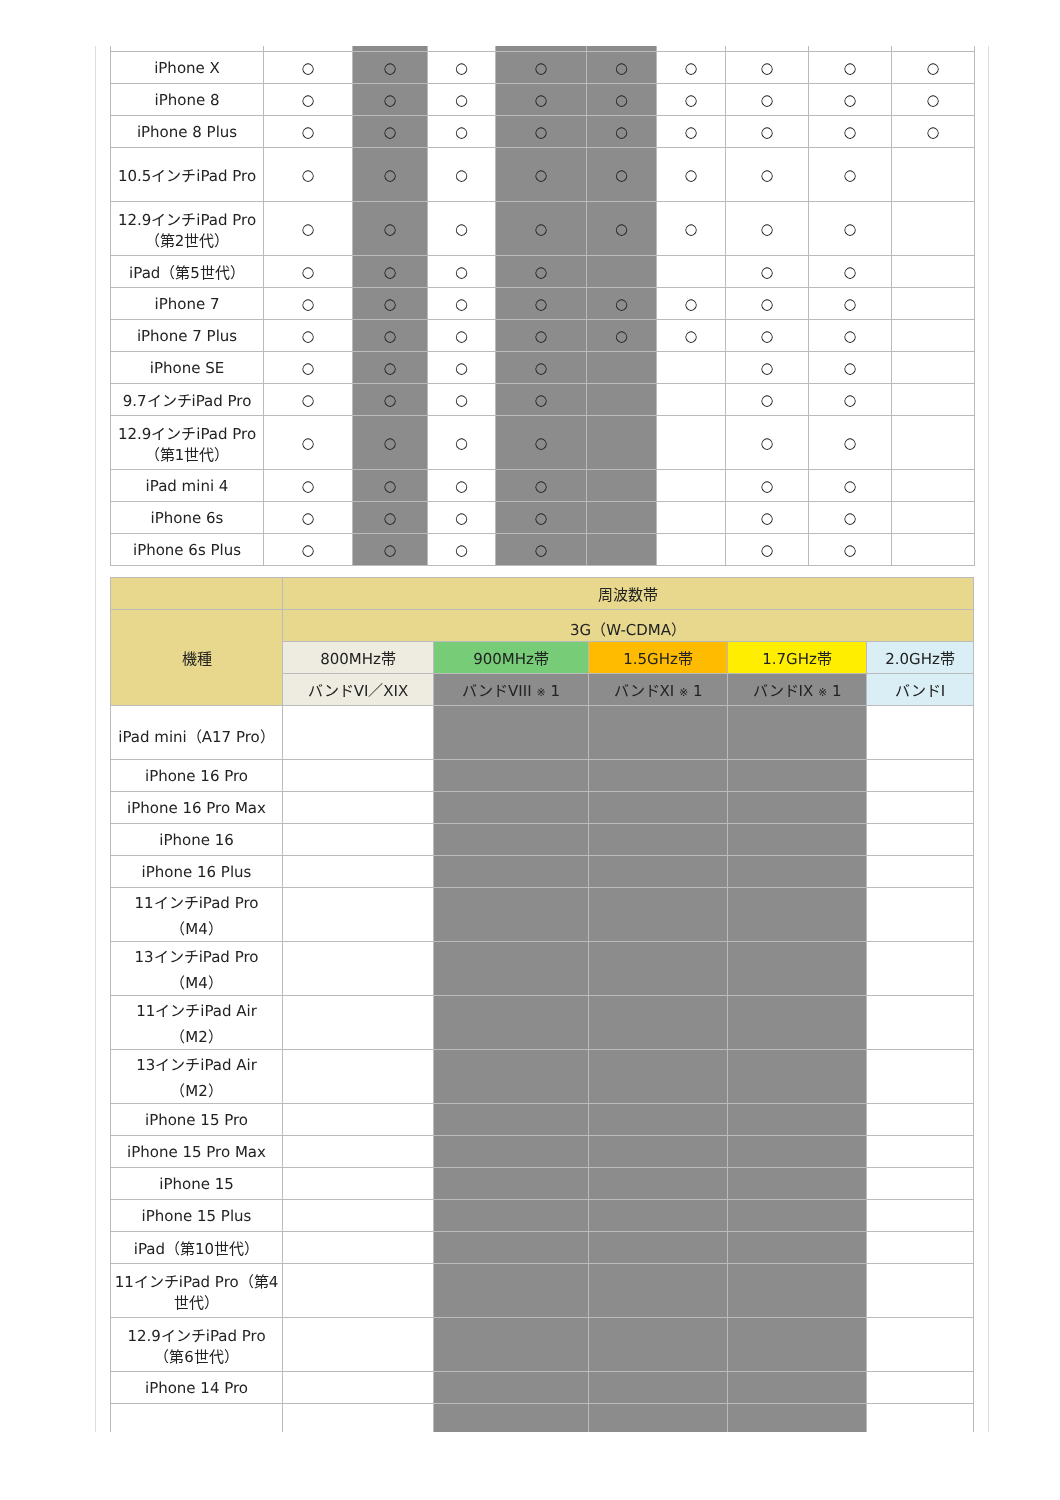| iPhone X | ○ | ○ | ○ | ○ | ○ | ○ | ○ | ○ | ○ |
| iPhone 8 | ○ | ○ | ○ | ○ | ○ | ○ | ○ | ○ | ○ |
| iPhone 8 Plus | ○ | ○ | ○ | ○ | ○ | ○ | ○ | ○ | ○ |
| 10.5インチiPad Pro | ○ | ○ | ○ | ○ | ○ | ○ | ○ | ○ | |
| 12.9インチiPad Pro（第2世代） | ○ | ○ | ○ | ○ | ○ | ○ | ○ | ○ | |
| iPad（第5世代） | ○ | ○ | ○ | ○ | | | ○ | ○ | |
| iPhone 7 | ○ | ○ | ○ | ○ | ○ | ○ | ○ | ○ | |
| iPhone 7 Plus | ○ | ○ | ○ | ○ | ○ | ○ | ○ | ○ | |
| iPhone SE | ○ | ○ | ○ | ○ | | | ○ | ○ | |
| 9.7インチiPad Pro | ○ | ○ | ○ | ○ | | | ○ | ○ | |
| 12.9インチiPad Pro（第1世代） | ○ | ○ | ○ | ○ | | | ○ | ○ | |
| iPad mini 4 | ○ | ○ | ○ | ○ | | | ○ | ○ | |
| iPhone 6s | ○ | ○ | ○ | ○ | | | ○ | ○ | |
| iPhone 6s Plus | ○ | ○ | ○ | ○ | | | ○ | ○ | |
| | 周波数帯 | | | | |
| --- | --- | --- | --- | --- | --- |
| 機種 | 3G（W-CDMA） | | | | |
| | 800MHz帯 | 900MHz帯 | 1.5GHz帯 | 1.7GHz帯 | 2.0GHz帯 |
| | バンドVI／XIX | バンドVIII ※ 1 | バンドXI ※ 1 | バンドIX ※ 1 | バンドI |
| iPad mini（A17 Pro） | | | | | |
| iPhone 16 Pro | | | | | |
| iPhone 16 Pro Max | | | | | |
| iPhone 16 | | | | | |
| iPhone 16 Plus | | | | | |
| 11インチiPad Pro（M4） | | | | | |
| 13インチiPad Pro（M4） | | | | | |
| 11インチiPad Air（M2） | | | | | |
| 13インチiPad Air（M2） | | | | | |
| iPhone 15 Pro | | | | | |
| iPhone 15 Pro Max | | | | | |
| iPhone 15 | | | | | |
| iPhone 15 Plus | | | | | |
| iPad（第10世代） | | | | | |
| 11インチiPad Pro（第4世代） | | | | | |
| 12.9インチiPad Pro（第6世代） | | | | | |
| iPhone 14 Pro | | | | | |